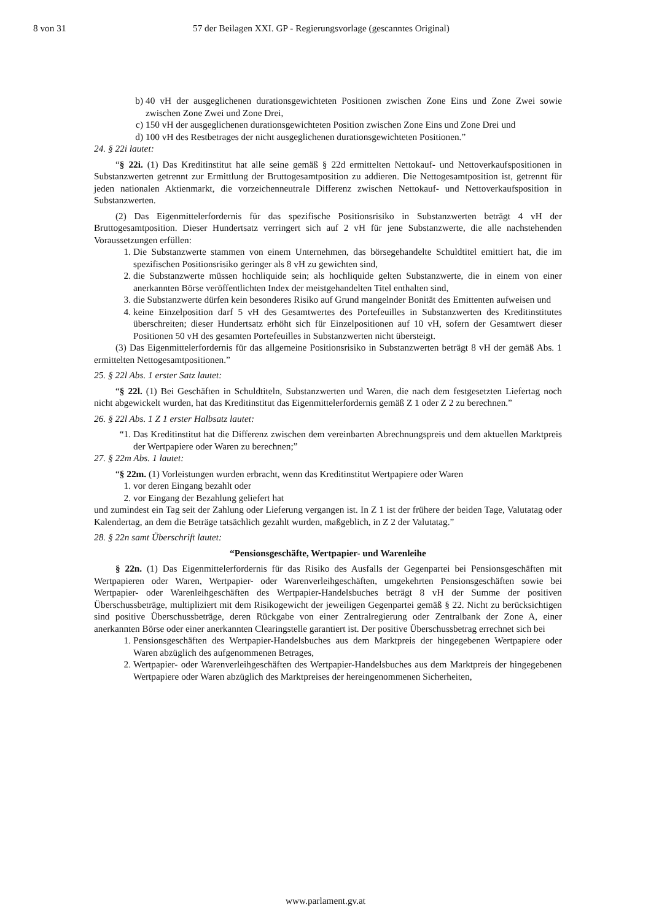8 von 31 57 der Beilagen XXI. GP - Regierungsvorlage (gescanntes Original)
b) 40 vH der ausgeglichenen durationsgewichteten Positionen zwischen Zone Eins und Zone Zwei sowie zwischen Zone Zwei und Zone Drei,
c) 150 vH der ausgeglichenen durationsgewichteten Position zwischen Zone Eins und Zone Drei und
d) 100 vH des Restbetrages der nicht ausgeglichenen durationsgewichteten Positionen.”
24. § 22i lautet:
“§ 22i. (1) Das Kreditinstitut hat alle seine gemäß § 22d ermittelten Nettokauf- und Nettoverkaufspositionen in Substanzwerten getrennt zur Ermittlung der Bruttogesamtposition zu addieren. Die Nettogesamtposition ist, getrennt für jeden nationalen Aktienmarkt, die vorzeichenneutrale Differenz zwischen Nettokauf- und Nettoverkaufsposition in Substanzwerten.
(2) Das Eigenmittelerfordernis für das spezifische Positionsrisiko in Substanzwerten beträgt 4 vH der Bruttogesamtposition. Dieser Hundertsatz verringert sich auf 2 vH für jene Substanzwerte, die alle nachstehenden Voraussetzungen erfüllen:
1. Die Substanzwerte stammen von einem Unternehmen, das börsegehandelte Schuldtitel emittiert hat, die im spezifischen Positionsrisiko geringer als 8 vH zu gewichten sind,
2. die Substanzwerte müssen hochliquide sein; als hochliquide gelten Substanzwerte, die in einem von einer anerkannten Börse veröffentlichten Index der meistgehandelten Titel enthalten sind,
3. die Substanzwerte dürfen kein besonderes Risiko auf Grund mangelnder Bonität des Emittenten aufweisen und
4. keine Einzelposition darf 5 vH des Gesamtwertes des Portefeuilles in Substanzwerten des Kreditinstitutes überschreiten; dieser Hundertsatz erhöht sich für Einzelpositionen auf 10 vH, sofern der Gesamtwert dieser Positionen 50 vH des gesamten Portefeuilles in Substanzwerten nicht übersteigt.
(3) Das Eigenmittelerfordernis für das allgemeine Positionsrisiko in Substanzwerten beträgt 8 vH der gemäß Abs. 1 ermittelten Nettogesamtpositionen.”
25. § 22l Abs. 1 erster Satz lautet:
“§ 22l. (1) Bei Geschäften in Schuldtiteln, Substanzwerten und Waren, die nach dem festgesetzten Liefertag noch nicht abgewickelt wurden, hat das Kreditinstitut das Eigenmittelerfordernis gemäß Z 1 oder Z 2 zu berechnen.”
26. § 22l Abs. 1 Z 1 erster Halbsatz lautet:
“1. Das Kreditinstitut hat die Differenz zwischen dem vereinbarten Abrechnungspreis und dem aktuellen Marktpreis der Wertpapiere oder Waren zu berechnen;”
27. § 22m Abs. 1 lautet:
“§ 22m. (1) Vorleistungen wurden erbracht, wenn das Kreditinstitut Wertpapiere oder Waren
1. vor deren Eingang bezahlt oder
2. vor Eingang der Bezahlung geliefert hat
und zumindest ein Tag seit der Zahlung oder Lieferung vergangen ist. In Z 1 ist der frühere der beiden Tage, Valutatag oder Kalendertag, an dem die Beträge tatsächlich gezahlt wurden, maßgeblich, in Z 2 der Valutatag.”
28. § 22n samt Überschrift lautet:
“Pensionsgeschäfte, Wertpapier- und Warenleihe
§ 22n. (1) Das Eigenmittelerfordernis für das Risiko des Ausfalls der Gegenpartei bei Pensionsgeschäften mit Wertpapieren oder Waren, Wertpapier- oder Warenverleihgeschäften, umgekehrten Pensionsgeschäften sowie bei Wertpapier- oder Warenleihgeschäften des Wertpapier-Handelsbuches beträgt 8 vH der Summe der positiven Überschussbeträge, multipliziert mit dem Risikogewicht der jeweiligen Gegenpartei gemäß § 22. Nicht zu berücksichtigen sind positive Überschussbeträge, deren Rückgabe von einer Zentralregierung oder Zentralbank der Zone A, einer anerkannten Börse oder einer anerkannten Clearingstelle garantiert ist. Der positive Überschussbetrag errechnet sich bei
1. Pensionsgeschäften des Wertpapier-Handelsbuches aus dem Marktpreis der hingegebenen Wertpapiere oder Waren abzüglich des aufgenommenen Betrages,
2. Wertpapier- oder Warenverleihgeschäften des Wertpapier-Handelsbuches aus dem Marktpreis der hingegebenen Wertpapiere oder Waren abzüglich des Marktpreises der hereingenommenen Sicherheiten,
www.parlament.gv.at